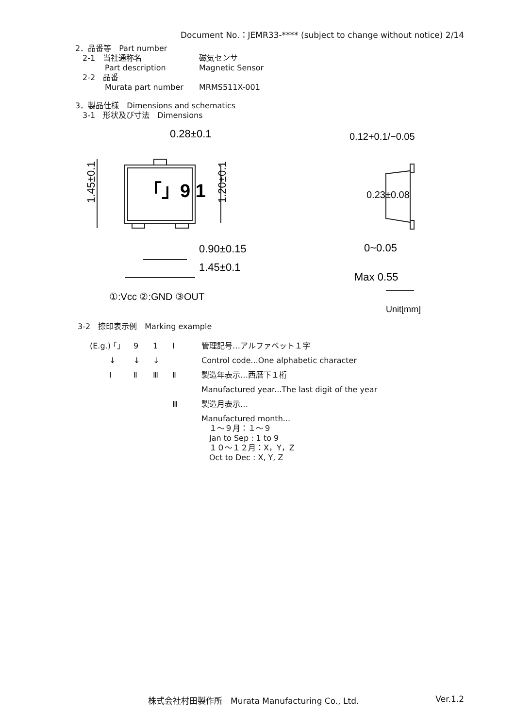Document No.：JEMR33-**** (subject to change without notice) 2/14
2．品番等　Part number
2-1　当社通称名 磁気センサ
Part description Magnetic Sensor
2-2　品番
Murata part number MRMS511X-001
3．製品仕様　Dimensions and schematics
3-1　形状及び寸法　Dimensions
「」9 1
0.28±0.1
1.45±0.1
1.20±0.1
0.90±0.15
1.45±0.1
①:Vcc ②:GND ③OUT
0.12+0.1/−0.05
0~0.05
Max 0.55
Unit[mm]
0.23±0.08
3-2　捺印表示例　Marking example
(E.g.) 「」 9 1 Ⅰ 管理記号…アルファベット１字 ↓ ↓ ↓ Control code...One alphabetic character Ⅰ Ⅱ Ⅲ Ⅱ 製造年表示…西暦下１桁 Manufactured year...The last digit of the year Ⅲ 製造月表示… Manufactured month...
　１～９月：１～９
　Jan to Sep : 1 to 9
　１０～１２月：X，Y，Z
　Oct to Dec : X, Y, Z
株式会社村田製作所　Murata Manufacturing Co., Ltd. Ver.1.2